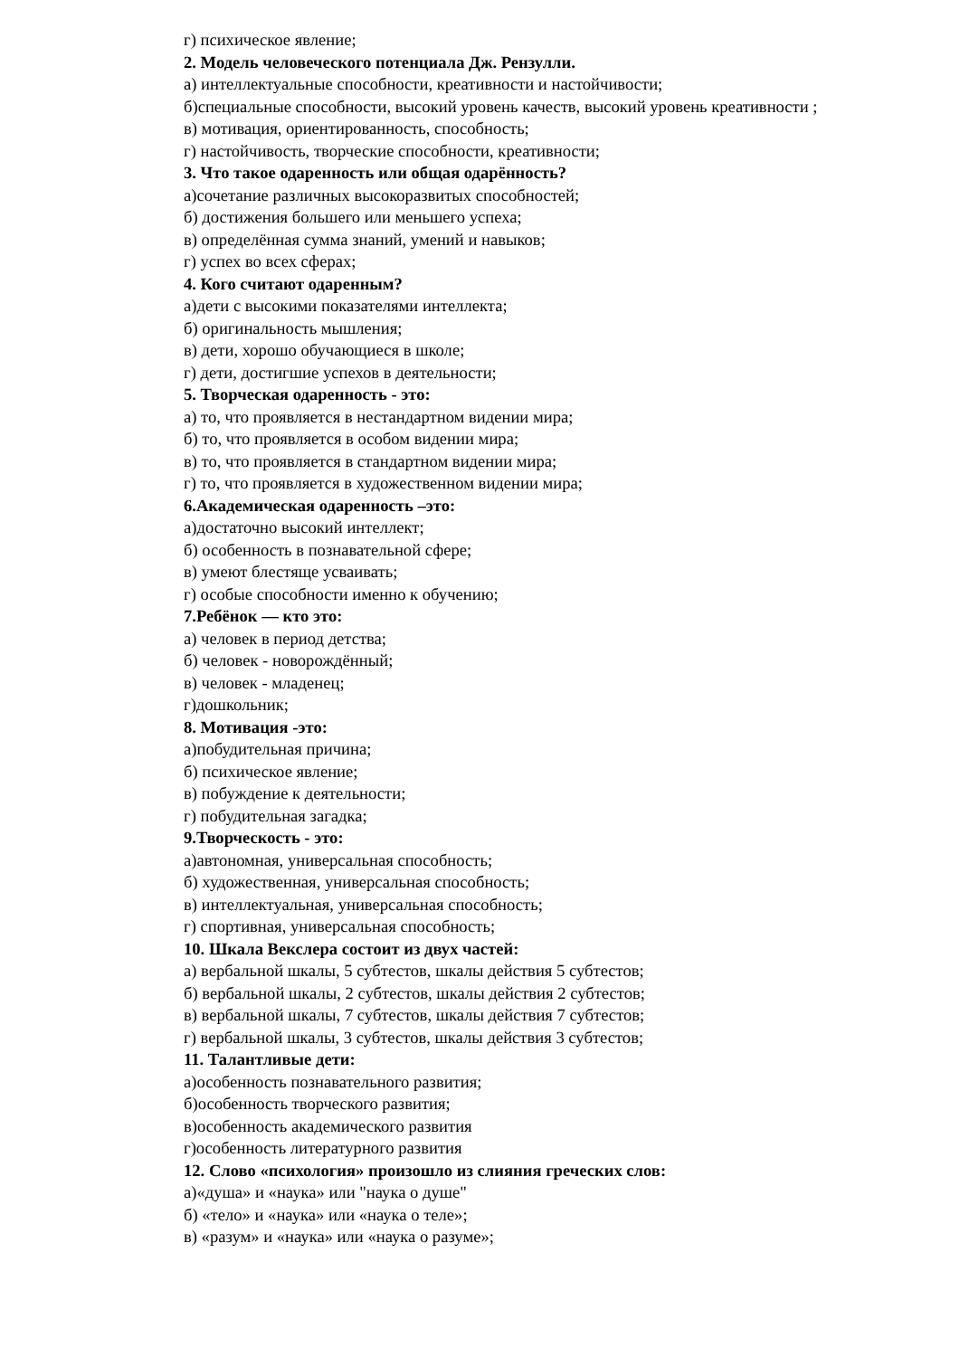г) психическое явление;
2. Модель человеческого потенциала Дж. Рензулли.
а) интеллектуальные способности, креативности и настойчивости;
б)специальные способности, высокий уровень качеств, высокий уровень креативности ;
в) мотивация, ориентированность, способность;
г) настойчивость, творческие способности, креативности;
3. Что такое одаренность или общая одарённость?
а)сочетание различных высокоразвитых способностей;
б) достижения большего или меньшего успеха;
в) определённая сумма знаний, умений и навыков;
г) успех во всех сферах;
4. Кого считают одаренным?
а)дети с высокими показателями интеллекта;
б) оригинальность мышления;
в) дети, хорошо обучающиеся в школе;
г) дети, достигшие успехов в деятельности;
5. Творческая одаренность - это:
а) то, что проявляется в нестандартном видении мира;
б) то, что проявляется в особом видении мира;
в) то, что проявляется в стандартном видении мира;
г) то, что проявляется в художественном видении мира;
6.Академическая одаренность –это:
а)достаточно высокий интеллект;
б) особенность в познавательной сфере;
в) умеют блестяще усваивать;
г) особые способности именно к обучению;
7.Ребёнок — кто это:
а) человек в период детства;
б) человек - новорождённый;
в) человек - младенец;
г)дошкольник;
8. Мотивация -это:
а)побудительная причина;
б) психическое явление;
в) побуждение к деятельности;
г) побудительная загадка;
9.Творческость - это:
а)автономная, универсальная способность;
б) художественная, универсальная способность;
в) интеллектуальная, универсальная способность;
г) спортивная, универсальная способность;
10. Шкала Векслера состоит из двух частей:
а) вербальной шкалы, 5 субтестов, шкалы действия 5 субтестов;
б) вербальной шкалы, 2 субтестов, шкалы действия 2 субтестов;
в) вербальной шкалы, 7 субтестов, шкалы действия 7 субтестов;
г) вербальной шкалы, 3 субтестов, шкалы действия 3 субтестов;
11. Талантливые дети:
а)особенность познавательного развития;
б)особенность творческого развития;
в)особенность академического развития
г)особенность литературного развития
12. Слово «психология» произошло из слияния греческих слов:
а)«душа» и «наука» или "наука о душе"
б) «тело» и «наука» или «наука о теле»;
в) «разум» и «наука» или «наука о разуме»;